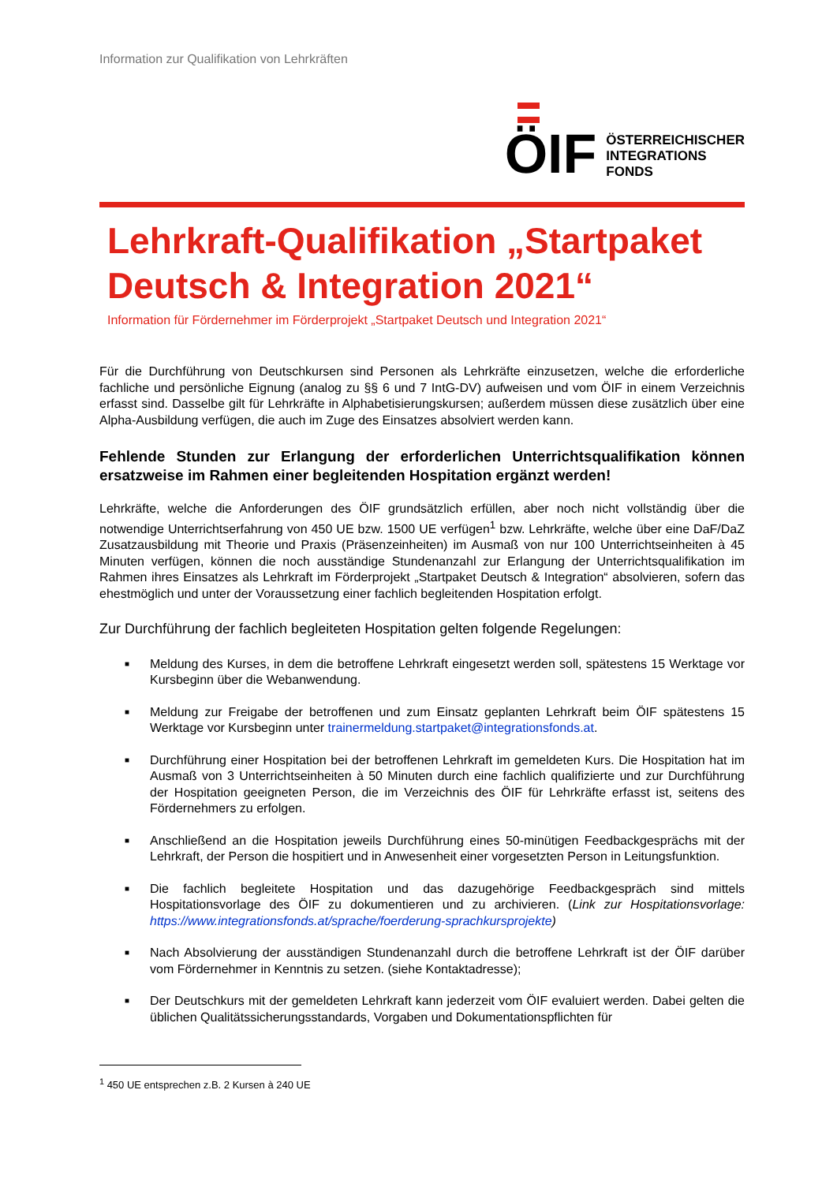Information zur Qualifikation von Lehrkräften
ÖIF
ÖSTERREICHISCHER
INTEGRATIONS
FONDS
Lehrkraft-Qualifikation „Startpaket Deutsch & Integration 2021“
Information für Fördernehmer im Förderprojekt „Startpaket Deutsch und Integration 2021“
Für die Durchführung von Deutschkursen sind Personen als Lehrkräfte einzusetzen, welche die erforderliche fachliche und persönliche Eignung (analog zu §§ 6 und 7 IntG-DV) aufweisen und vom ÖIF in einem Verzeichnis erfasst sind. Dasselbe gilt für Lehrkräfte in Alphabetisierungskursen; außerdem müssen diese zusätzlich über eine Alpha-Ausbildung verfügen, die auch im Zuge des Einsatzes absolviert werden kann.
Fehlende Stunden zur Erlangung der erforderlichen Unterrichtsqualifikation können ersatzweise im Rahmen einer begleitenden Hospitation ergänzt werden!
Lehrkräfte, welche die Anforderungen des ÖIF grundsätzlich erfüllen, aber noch nicht vollständig über die notwendige Unterrichtserfahrung von 450 UE bzw. 1500 UE verfügen<sup>1</sup> bzw. Lehrkräfte, welche über eine DaF/DaZ Zusatzausbildung mit Theorie und Praxis (Präsenzeinheiten) im Ausmaß von nur 100 Unterrichtseinheiten à 45 Minuten verfügen, können die noch ausständige Stundenanzahl zur Erlangung der Unterrichtsqualifikation im Rahmen ihres Einsatzes als Lehrkraft im Förderprojekt „Startpaket Deutsch & Integration“ absolvieren, sofern das ehestmöglich und unter der Voraussetzung einer fachlich begleitenden Hospitation erfolgt.
Zur Durchführung der fachlich begleiteten Hospitation gelten folgende Regelungen:
■ Meldung des Kurses, in dem die betroffene Lehrkraft eingesetzt werden soll, spätestens 15 Werktage vor Kursbeginn über die Webanwendung.
■ Meldung zur Freigabe der betroffenen und zum Einsatz geplanten Lehrkraft beim ÖIF spätestens 15 Werktage vor Kursbeginn unter trainermeldung.startpaket@integrationsfonds.at.
■ Durchführung einer Hospitation bei der betroffenen Lehrkraft im gemeldeten Kurs. Die Hospitation hat im Ausmaß von 3 Unterrichtseinheiten à 50 Minuten durch eine fachlich qualifizierte und zur Durchführung der Hospitation geeigneten Person, die im Verzeichnis des ÖIF für Lehrkräfte erfasst ist, seitens des Fördernehmers zu erfolgen.
■ Anschließend an die Hospitation jeweils Durchführung eines 50-minütigen Feedbackgesprächs mit der Lehrkraft, der Person die hospitiert und in Anwesenheit einer vorgesetzten Person in Leitungsfunktion.
■ Die fachlich begleitete Hospitation und das dazugehörige Feedbackgespräch sind mittels Hospitationsvorlage des ÖIF zu dokumentieren und zu archivieren. (Link zur Hospitationsvorlage: https://www.integrationsfonds.at/sprache/foerderung-sprachkursprojekte)
■ Nach Absolvierung der ausständigen Stundenanzahl durch die betroffene Lehrkraft ist der ÖIF darüber vom Fördernehmer in Kenntnis zu setzen. (siehe Kontaktadresse);
■ Der Deutschkurs mit der gemeldeten Lehrkraft kann jederzeit vom ÖIF evaluiert werden. Dabei gelten die üblichen Qualitätssicherungsstandards, Vorgaben und Dokumentationspflichten für
<sup>1</sup> 450 UE entsprechen z.B. 2 Kursen à 240 UE